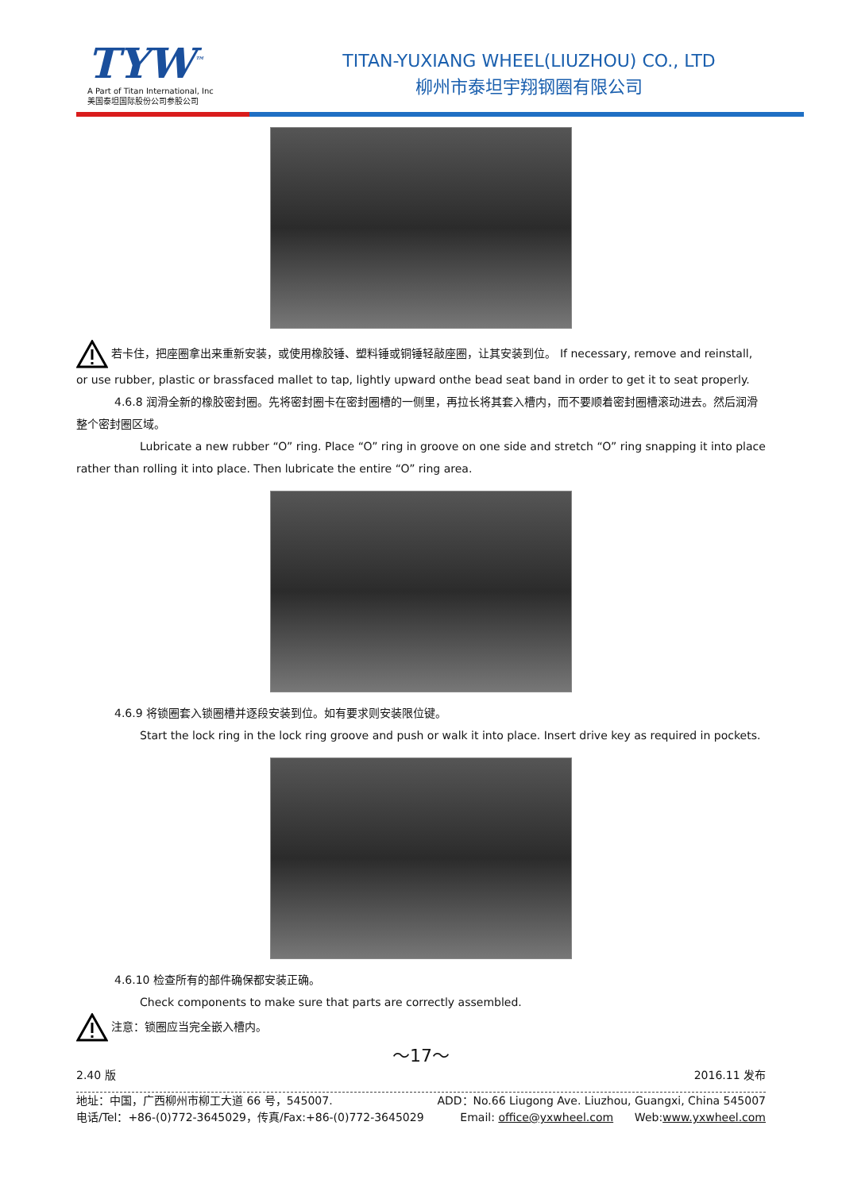TYW<sup>™</sup>
A Part of Titan International, Inc
美国泰坦国际股份公司参股公司
TITAN-YUXIANG WHEEL(LIUZHOU) CO., LTD
柳州市泰坦宇翔钢圈有限公司
若卡住，把座圈拿出来重新安装，或使用橡胶锤、塑料锤或铜锤轻敲座圈，让其安装到位。 If necessary, remove and reinstall, or use rubber, plastic or brassfaced mallet to tap, lightly upward onthe bead seat band in order to get it to seat properly.
4.6.8 润滑全新的橡胶密封圈。先将密封圈卡在密封圈槽的一侧里，再拉长将其套入槽内，而不要顺着密封圈槽滚动进去。然后润滑整个密封圈区域。
Lubricate a new rubber “O” ring. Place “O” ring in groove on one side and stretch “O” ring snapping it into place rather than rolling it into place. Then lubricate the entire “O” ring area.
4.6.9 将锁圈套入锁圈槽并逐段安装到位。如有要求则安装限位键。
Start the lock ring in the lock ring groove and push or walk it into place. Insert drive key as required in pockets.
4.6.10 检查所有的部件确保都安装正确。
Check components to make sure that parts are correctly assembled.
注意：锁圈应当完全嵌入槽内。
～17～
2.40 版 2016.11 发布
地址：中国，广西柳州市柳工大道 66 号，545007. ADD：No.66 Liugong Ave. Liuzhou, Guangxi, China 545007
电话/Tel：+86-(0)772-3645029，传真/Fax:+86-(0)772-3645029 Email: office@yxwheel.com Web:www.yxwheel.com